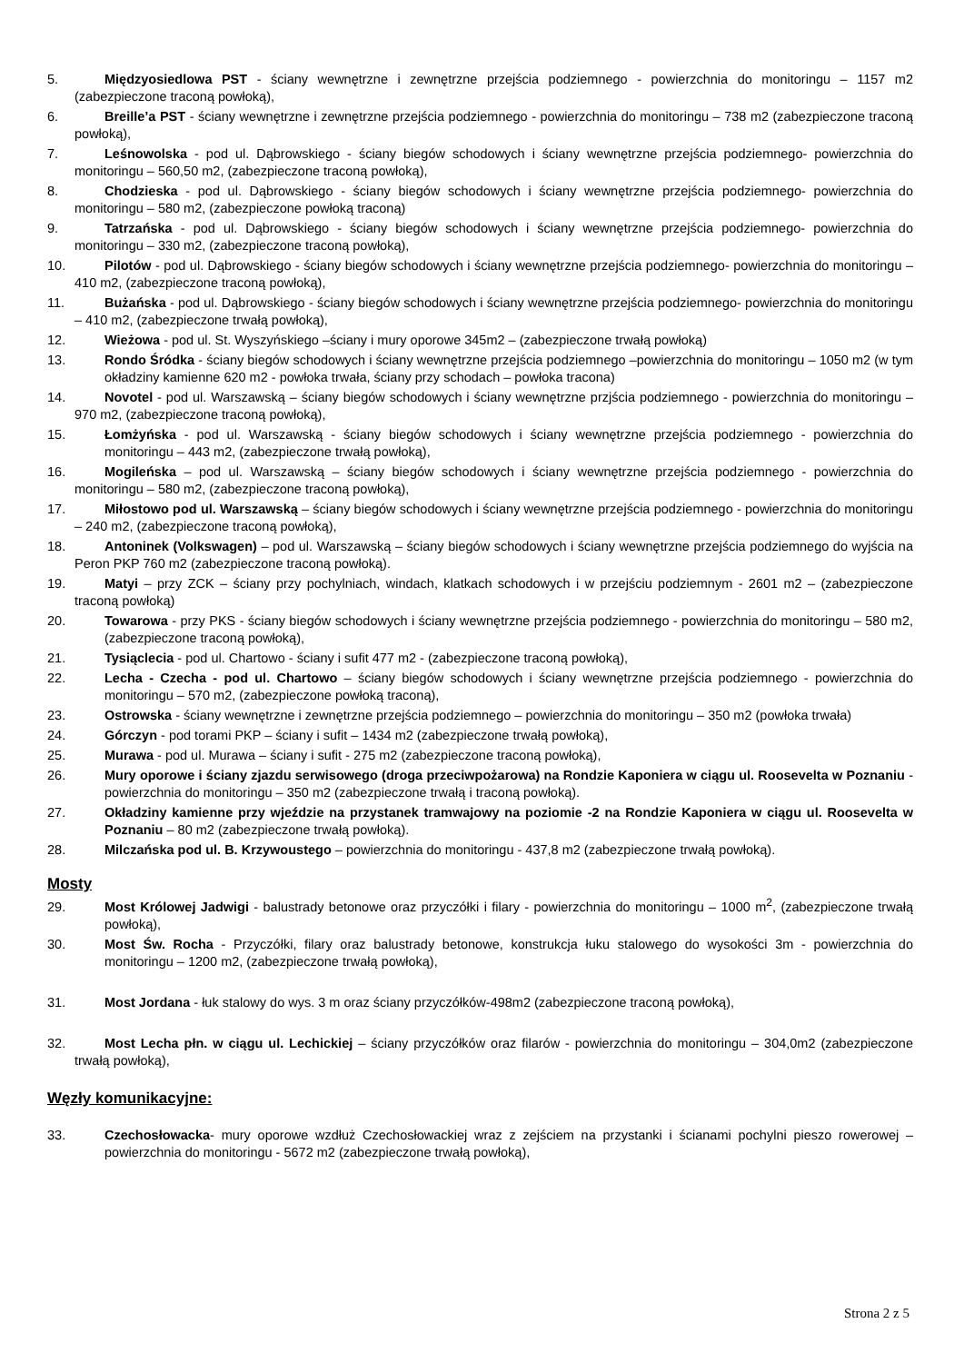5. Międzyosiedlowa PST - ściany wewnętrzne i zewnętrzne przejścia podziemnego - powierzchnia do monitoringu – 1157 m2 (zabezpieczone traconą powłoką),
6. Breille’a PST - ściany wewnętrzne i zewnętrzne przejścia podziemnego - powierzchnia do monitoringu – 738 m2 (zabezpieczone traconą powłoką),
7. Leśnowolska - pod ul. Dąbrowskiego - ściany biegów schodowych i ściany wewnętrzne przejścia podziemnego- powierzchnia do monitoringu – 560,50 m2, (zabezpieczone traconą powłoką),
8. Chodzieska - pod ul. Dąbrowskiego - ściany biegów schodowych i ściany wewnętrzne przejścia podziemnego- powierzchnia do monitoringu – 580 m2, (zabezpieczone powłoką traconą)
9. Tatrzańska - pod ul. Dąbrowskiego - ściany biegów schodowych i ściany wewnętrzne przejścia podziemnego- powierzchnia do monitoringu – 330 m2, (zabezpieczone traconą powłoką),
10. Pilotów - pod ul. Dąbrowskiego - ściany biegów schodowych i ściany wewnętrzne przejścia podziemnego- powierzchnia do monitoringu – 410 m2, (zabezpieczone traconą powłoką),
11. Bużańska - pod ul. Dąbrowskiego - ściany biegów schodowych i ściany wewnętrzne przejścia podziemnego- powierzchnia do monitoringu – 410 m2, (zabezpieczone trwałą powłoką),
12. Wieżowa - pod ul. St. Wyszyńskiego –ściany i mury oporowe 345m2 – (zabezpieczone trwałą powłoką)
13. Rondo Śródka - ściany biegów schodowych i ściany wewnętrzne przejścia podziemnego –powierzchnia do monitoringu – 1050 m2 (w tym okładziny kamienne 620 m2 - powłoka trwała, ściany przy schodach – powłoka tracona)
14. Novotel - pod ul. Warszawską – ściany biegów schodowych i ściany wewnętrzne przjścia podziemnego - powierzchnia do monitoringu – 970 m2, (zabezpieczone traconą powłoką),
15. Łomżyńska - pod ul. Warszawską - ściany biegów schodowych i ściany wewnętrzne przejścia podziemnego - powierzchnia do monitoringu – 443 m2, (zabezpieczone trwałą powłoką),
16. Mogileńska – pod ul. Warszawską – ściany biegów schodowych i ściany wewnętrzne przejścia podziemnego - powierzchnia do monitoringu – 580 m2, (zabezpieczone traconą powłoką),
17. Miłostowo pod ul. Warszawską – ściany biegów schodowych i ściany wewnętrzne przejścia podziemnego - powierzchnia do monitoringu – 240 m2, (zabezpieczone traconą powłoką),
18. Antoninek (Volkswagen) – pod ul. Warszawską – ściany biegów schodowych i ściany wewnętrzne przejścia podziemnego do wyjścia na Peron PKP 760 m2 (zabezpieczone traconą powłoką).
19. Matyi – przy ZCK – ściany przy pochylniach, windach, klatkach schodowych i w przejściu podziemnym - 2601 m2 – (zabezpieczone traconą powłoką)
20. Towarowa - przy PKS - ściany biegów schodowych i ściany wewnętrzne przejścia podziemnego - powierzchnia do monitoringu – 580 m2, (zabezpieczone traconą powłoką),
21. Tysiąclecia - pod ul. Chartowo - ściany i sufit 477 m2 - (zabezpieczone traconą powłoką),
22. Lecha - Czecha - pod ul. Chartowo – ściany biegów schodowych i ściany wewnętrzne przejścia podziemnego - powierzchnia do monitoringu – 570 m2, (zabezpieczone powłoką traconą),
23. Ostrowska - ściany wewnętrzne i zewnętrzne przejścia podziemnego – powierzchnia do monitoringu – 350 m2 (powłoka trwała)
24. Górczyn - pod torami PKP – ściany i sufit – 1434 m2 (zabezpieczone trwałą powłoką),
25. Murawa - pod ul. Murawa – ściany i sufit - 275 m2 (zabezpieczone traconą powłoką),
26. Mury oporowe i ściany zjazdu serwisowego (droga przeciwpożarowa) na Rondzie Kaponiera w ciągu ul. Roosevelta w Poznaniu - powierzchnia do monitoringu – 350 m2 (zabezpieczone trwałą i traconą powłoką).
27. Okładziny kamienne przy wjeździe na przystanek tramwajowy na poziomie -2 na Rondzie Kaponiera w ciągu ul. Roosevelta w Poznaniu – 80 m2 (zabezpieczone trwałą powłoką).
28. Milczańska pod ul. B. Krzywoustego – powierzchnia do monitoringu - 437,8 m2 (zabezpieczone trwałą powłoką).
Mosty
29. Most Królowej Jadwigi - balustrady betonowe oraz przyczółki i filary - powierzchnia do monitoringu – 1000 m<sup>2</sup>, (zabezpieczone trwałą powłoką),
30. Most Św. Rocha - Przyczółki, filary oraz balustrady betonowe, konstrukcja łuku stalowego do wysokości 3m - powierzchnia do monitoringu – 1200 m2, (zabezpieczone trwałą powłoką),
31. Most Jordana - łuk stalowy do wys. 3 m oraz ściany przyczółków-498m2 (zabezpieczone traconą powłoką),
32. Most Lecha płn. w ciągu ul. Lechickiej – ściany przyczółków oraz filarów - powierzchnia do monitoringu – 304,0m2 (zabezpieczone trwałą powłoką),
Węzły komunikacyjne:
33. Czechosłowacka- mury oporowe wzdłuż Czechosłowackiej wraz z zejściem na przystanki i ścianami pochylni pieszo rowerowej – powierzchnia do monitoringu - 5672 m2 (zabezpieczone trwałą powłoką),
Strona 2 z 5